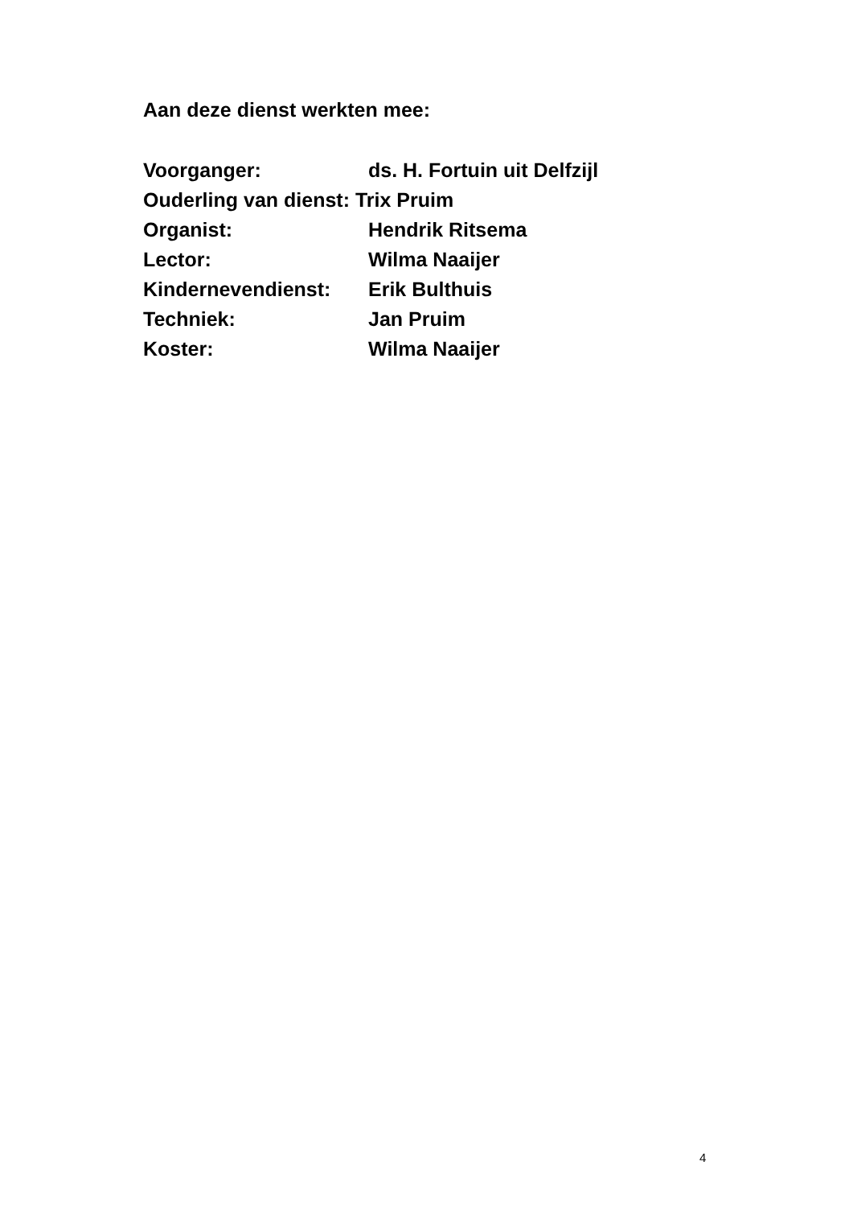Aan deze dienst werkten mee:
Voorganger: ds. H. Fortuin uit Delfzijl
Ouderling van dienst: Trix Pruim
Organist: Hendrik Ritsema
Lector: Wilma Naaijer
Kindernevendienst: Erik Bulthuis
Techniek: Jan Pruim
Koster: Wilma Naaijer
4